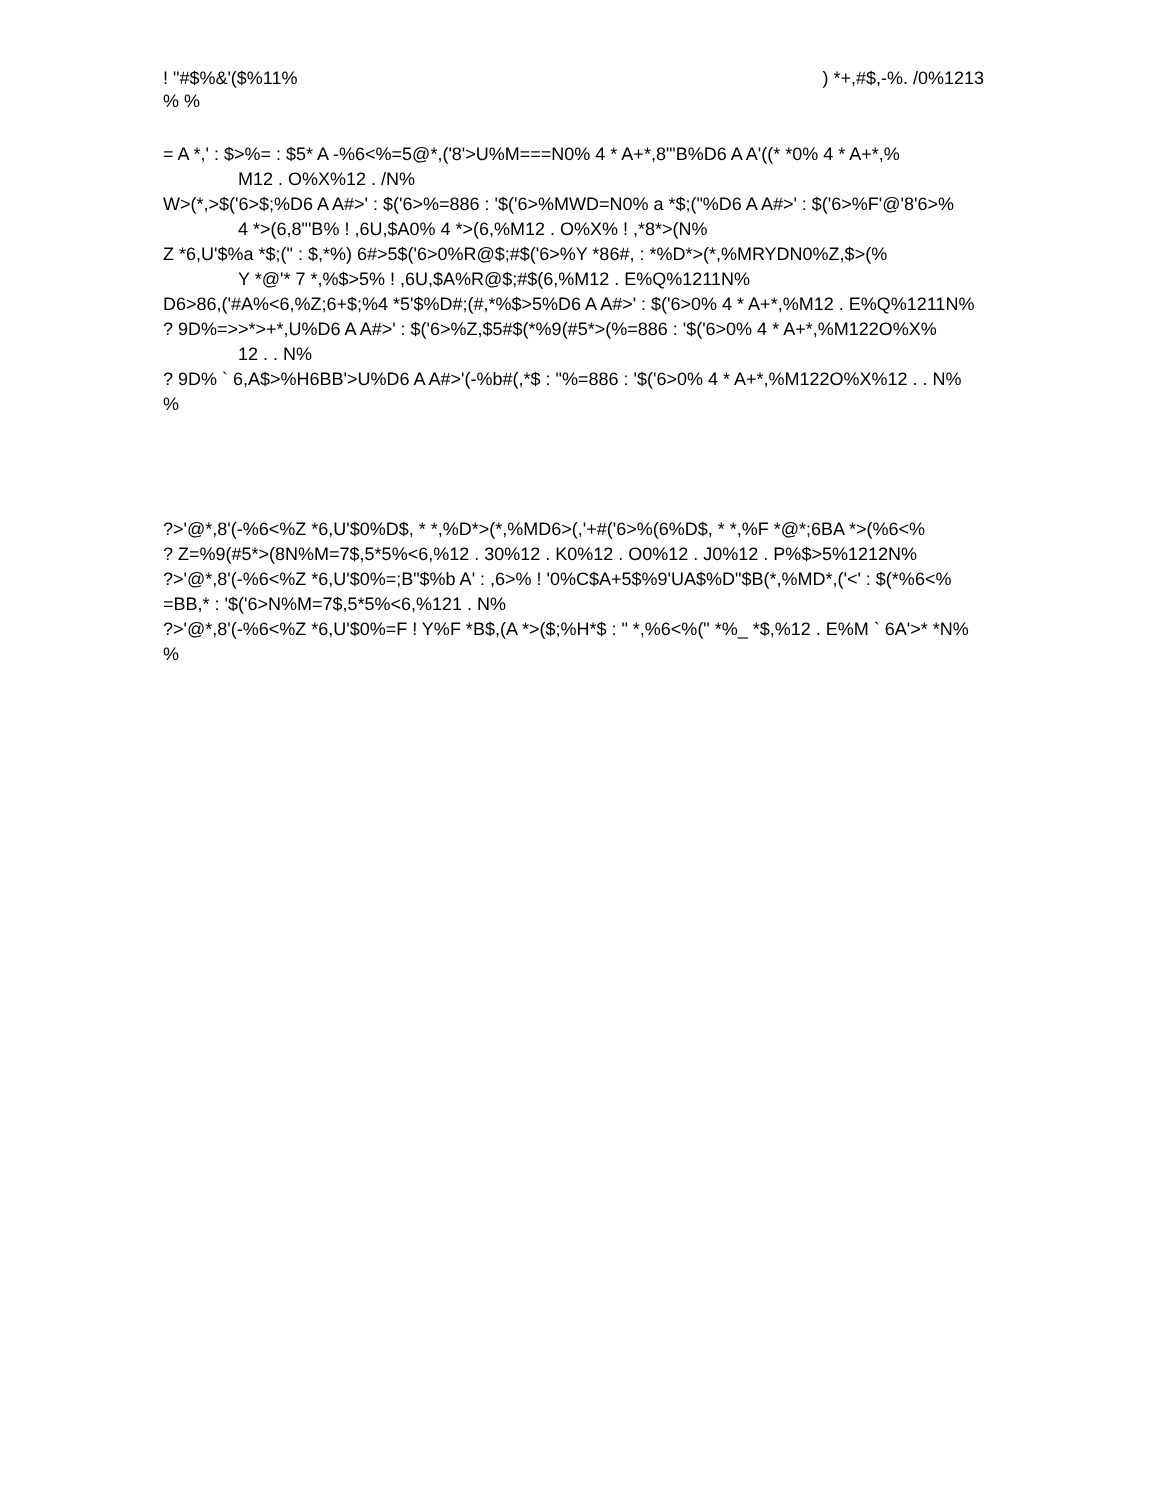! "#$%&'($%11%) *+,#$,-%. /0%1213
% %
= A *,' : $>%= : $5* A -%6<%=5@*,('8'>U%M===N0% 4 * A+*,8"'B%D6 A A'((* *0% 4 * A+*,%
M12 . O%X%12 . /N%
W>(*,>$('6>$;%D6 A A#>' : $('6>%=886 : '$('6>%MWD=N0% a *$;("%D6 A A#>' : $('6>%F'@'8'6>%
4 *>(6,8"'B% ! ,6U,$A0% 4 *>(6,%M12 . O%X% ! ,*8*>(N%
Z *6,U'$%a *$;(" : $,*%) 6#>5$('6>0%R@$;#$('6>%Y *86#, : *%D*>(*,%MRYDN0%Z,$>(%
Y *@'* 7 *,%$>5% ! ,6U,$A%R@$;#$(6,%M12 . E%Q%1211N%
D6>86,('#A%<6,%Z;6+$;%4 *5'$%D#;(#,*%$>5%D6 A A#>' : $('6>0% 4 * A+*,%M12 . E%Q%1211N%
? 9D%=>>*>+*,U%D6 A A#>' : $('6>%Z,$5#$(*%9(#5*>(%=886 : '$('6>0% 4 * A+*,%M122O%X%
12 . . N%
? 9D% ` 6,A$>%H6BB'>U%D6 A A#>'(-%b#(,*$ : "%=886 : '$('6>0% 4 * A+*,%M122O%X%12 . . N%
%
?>'@*,8'(-%6<%Z *6,U'$0%D$, * *,%D*>(*,%MD6>(,'+#('6>%(6%D$, * *,%F *@*;6BA *>(%6<%
? Z=%9(#5*>(8N%M=7$,5*5%<6,%12 . 30%12 . K0%12 . O0%12 . J0%12 . P%$>5%1212N%
?>'@*,8'(-%6<%Z *6,U'$0%=;B"$%b A' : ,6>% ! '0%C$A+5$%9'UA$%D"$B(*,%MD*,('<' : $(*%6<%
=BB,* : '$('6>N%M=7$,5*5%<6,%121 . N%
?>'@*,8'(-%6<%Z *6,U'$0%=F ! Y%F *B$,(A *>($;%H*$ : " *,%6<%(" *%_ *$,%12 . E%M ` 6A'>* *N%
%